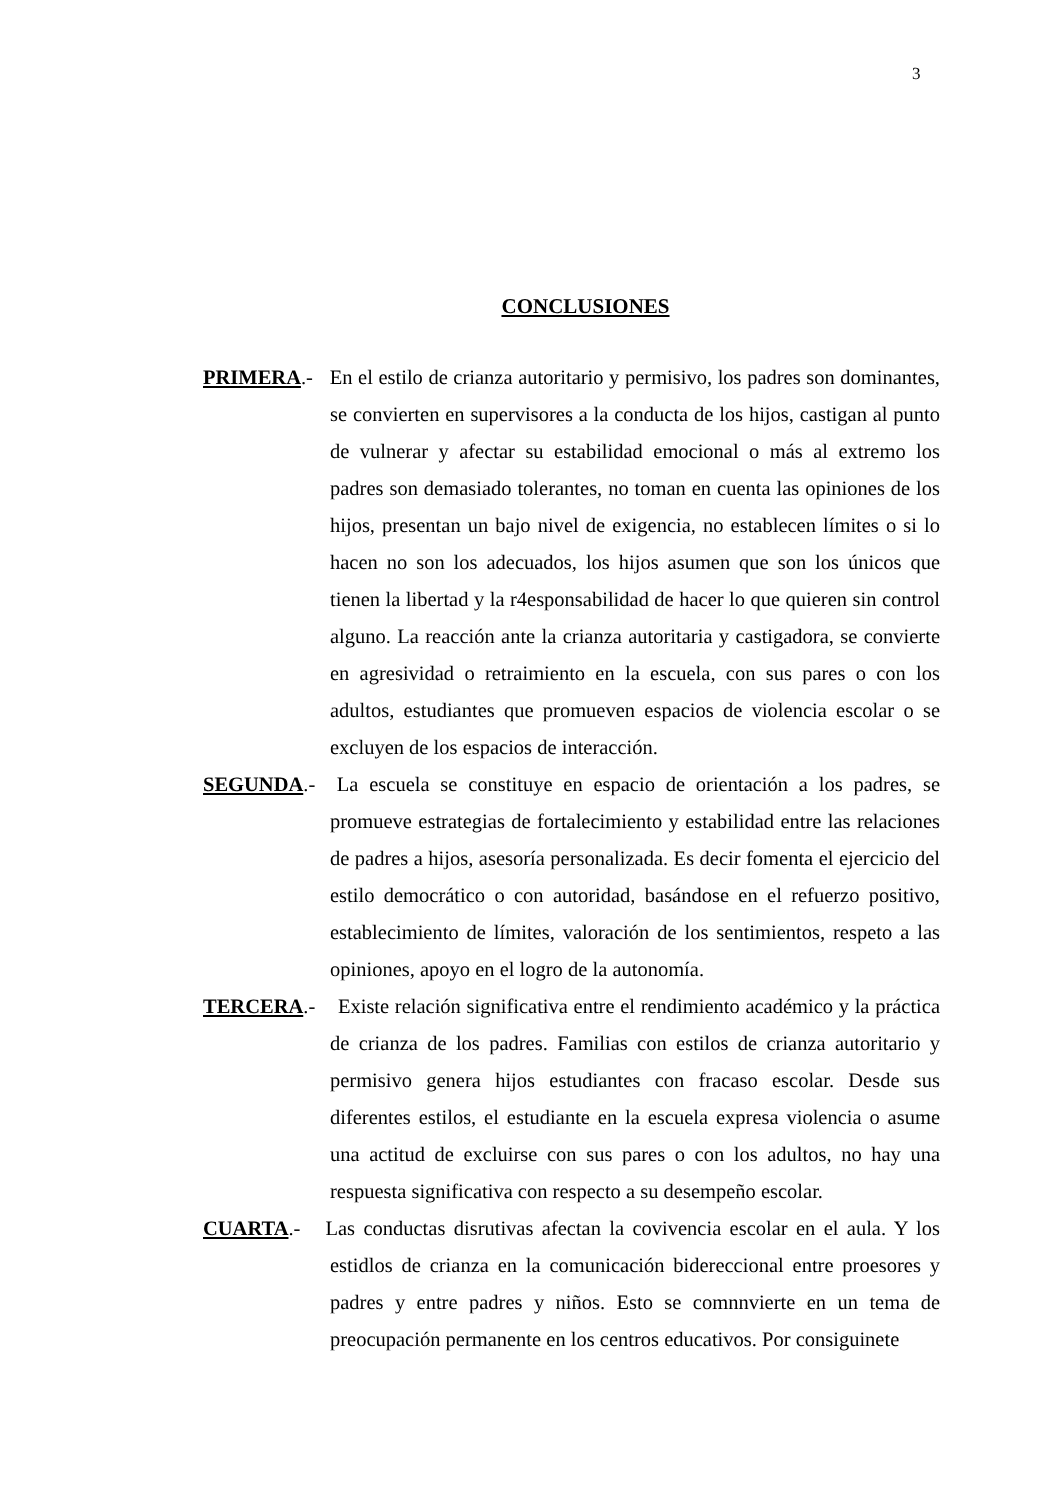3
CONCLUSIONES
PRIMERA.- En el estilo de crianza autoritario y permisivo, los padres son dominantes, se convierten en supervisores a la conducta de los hijos, castigan al punto de vulnerar y afectar su estabilidad emocional o más al extremo los padres son demasiado tolerantes, no toman en cuenta las opiniones de los hijos, presentan un bajo nivel de exigencia, no establecen límites o si lo hacen no son los adecuados, los hijos asumen que son los únicos que tienen la libertad y la r4esponsabilidad de hacer lo que quieren sin control alguno. La reacción ante la crianza autoritaria y castigadora, se convierte en agresividad o retraimiento en la escuela, con sus pares o con los adultos, estudiantes que promueven espacios de violencia escolar o se excluyen de los espacios de interacción.
SEGUNDA.- La escuela se constituye en espacio de orientación a los padres, se promueve estrategias de fortalecimiento y estabilidad entre las relaciones de padres a hijos, asesoría personalizada. Es decir fomenta el ejercicio del estilo democrático o con autoridad, basándose en el refuerzo positivo, establecimiento de límites, valoración de los sentimientos, respeto a las opiniones, apoyo en el logro de la autonomía.
TERCERA.- Existe relación significativa entre el rendimiento académico y la práctica de crianza de los padres. Familias con estilos de crianza autoritario y permisivo genera hijos estudiantes con fracaso escolar. Desde sus diferentes estilos, el estudiante en la escuela expresa violencia o asume una actitud de excluirse con sus pares o con los adultos, no hay una respuesta significativa con respecto a su desempeño escolar.
CUARTA.- Las conductas disrutivas afectan la covivencia escolar en el aula. Y los estidlos de crianza en la comunicación bidereccional entre proesores y padres y entre padres y niños. Esto se comnnvierte en un tema de preocupación permanente en los centros educativos. Por consiguinete